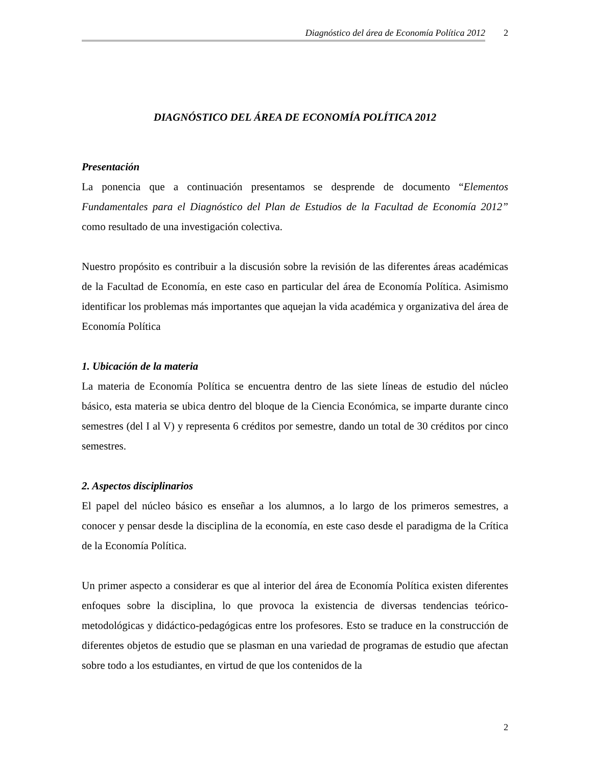Diagnóstico del área de Economía Política 2012 2
DIAGNÓSTICO DEL ÁREA DE ECONOMÍA POLÍTICA 2012
Presentación
La ponencia que a continuación presentamos se desprende de documento “Elementos Fundamentales para el Diagnóstico del Plan de Estudios de la Facultad de Economía 2012” como resultado de una investigación colectiva.
Nuestro propósito es contribuir a la discusión sobre la revisión de las diferentes áreas académicas de la Facultad de Economía, en este caso en particular del área de Economía Política. Asimismo identificar los problemas más importantes que aquejan la vida académica y organizativa del área de Economía Política
1. Ubicación de la materia
La materia de Economía Política se encuentra dentro de las siete líneas de estudio del núcleo básico, esta materia se ubica dentro del bloque de la Ciencia Económica, se imparte durante cinco semestres (del I al V) y representa 6 créditos por semestre, dando un total de 30 créditos por cinco semestres.
2. Aspectos disciplinarios
El papel del núcleo básico es enseñar a los alumnos, a lo largo de los primeros semestres, a conocer y pensar desde la disciplina de la economía, en este caso desde el paradigma de la Crítica de la Economía Política.
Un primer aspecto a considerar es que al interior del área de Economía Política existen diferentes enfoques sobre la disciplina, lo que provoca la existencia de diversas tendencias teórico-metodológicas y didáctico-pedagógicas entre los profesores. Esto se traduce en la construcción de diferentes objetos de estudio que se plasman en una variedad de programas de estudio que afectan sobre todo a los estudiantes, en virtud de que los contenidos de la
2